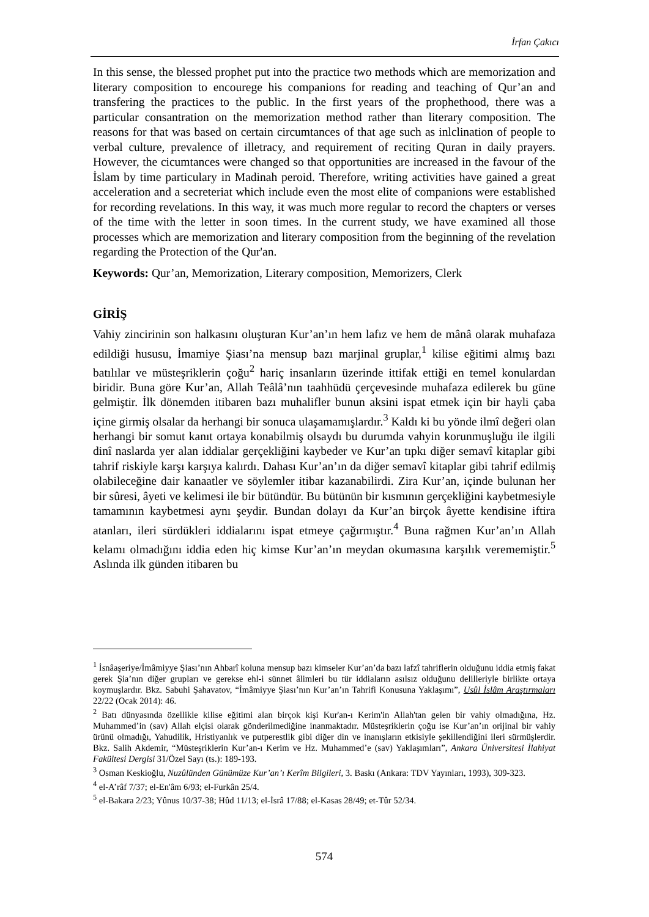İrfan Çakıcı
In this sense, the blessed prophet put into the practice two methods which are memorization and literary composition to encourege his companions for reading and teaching of Qur’an and transfering the practices to the public. In the first years of the prophethood, there was a particular consantration on the memorization method rather than literary composition. The reasons for that was based on certain circumtances of that age such as inlclination of people to verbal culture, prevalence of illetracy, and requirement of reciting Quran in daily prayers. However, the cicumtances were changed so that opportunities are increased in the favour of the İslam by time particulary in Madinah peroid. Therefore, writing activities have gained a great acceleration and a secreteriat which include even the most elite of companions were established for recording revelations. In this way, it was much more regular to record the chapters or verses of the time with the letter in soon times. In the current study, we have examined all those processes which are memorization and literary composition from the beginning of the revelation regarding the Protection of the Qur'an.
Keywords: Qur’an, Memorization, Literary composition, Memorizers, Clerk
GİRİŞ
Vahiy zincirinin son halkasını oluşturan Kur’an’ın hem lafız ve hem de mânâ olarak muhafaza edildiği hususu, İmamiye Şiası’na mensup bazı marjinal gruplar,<sup>1</sup> kilise eğitimi almış bazı batılılar ve müsteşriklerin çoğu<sup>2</sup> hariç insanların üzerinde ittifak ettiği en temel konulardan biridir. Buna göre Kur’an, Allah Teâlâ’nın taahhüdü çerçevesinde muhafaza edilerek bu güne gelmiştir. İlk dönemden itibaren bazı muhalifler bunun aksini ispat etmek için bir hayli çaba içine girmiş olsalar da herhangi bir sonuca ulaşamamışlardır.<sup>3</sup> Kaldı ki bu yönde ilmî değeri olan herhangi bir somut kanıt ortaya konabilmiş olsaydı bu durumda vahyin korunmuşluğu ile ilgili dinî naslarda yer alan iddialar gerçekliğini kaybeder ve Kur’an tıpkı diğer semavî kitaplar gibi tahrif riskiyle karşı karşıya kalırdı. Dahası Kur’an’ın da diğer semavî kitaplar gibi tahrif edilmiş olabileceğine dair kanaatler ve söylemler itibar kazanabilirdi. Zira Kur’an, içinde bulunan her bir sûresi, âyeti ve kelimesi ile bir bütündür. Bu bütünün bir kısmının gerçekliğini kaybetmesiyle tamamının kaybetmesi aynı şeydir. Bundan dolayı da Kur’an birçok âyette kendisine iftira atanları, ileri sürdükleri iddialarını ispat etmeye çağırmıştır.<sup>4</sup> Buna rağmen Kur’an’ın Allah kelamı olmadığını iddia eden hiç kimse Kur’an’ın meydan okumasına karşılık verememiştir.<sup>5</sup> Aslında ilk günden itibaren bu
<sup>1</sup> İsnâaşeriye/İmâmiyye Şiası’nın Ahbarî koluna mensup bazı kimseler Kur’an’da bazı lafzî tahriflerin olduğunu iddia etmiş fakat gerek Şia’nın diğer grupları ve gerekse ehl-i sünnet âlimleri bu tür iddiaların asılsız olduğunu delilleriyle birlikte ortaya koymuşlardır. Bkz. Sabuhi Şahavatov, “İmâmiyye Şiası’nın Kur’an’ın Tahrifi Konusuna Yaklaşımı”, Usûl İslâm Araştırmaları 22/22 (Ocak 2014): 46.
<sup>2</sup> Batı dünyasında özellikle kilise eğitimi alan birçok kişi Kur'an-ı Kerim'in Allah'tan gelen bir vahiy olmadığına, Hz. Muhammed’in (sav) Allah elçisi olarak gönderilmediğine inanmaktadır. Müsteşriklerin çoğu ise Kur’an’ın orijinal bir vahiy ürünü olmadığı, Yahudilik, Hristiyanlık ve putperestlik gibi diğer din ve inanışların etkisiyle şekillendiğini ileri sürmüşlerdir. Bkz. Salih Akdemir, “Müsteşriklerin Kur’an-ı Kerim ve Hz. Muhammed’e (sav) Yaklaşımları”, Ankara Üniversitesi İlahiyat Fakültesi Dergisi 31/Özel Sayı (ts.): 189-193.
<sup>3</sup> Osman Keskioğlu, Nuzûlünden Günümüze Kur’an’ı Kerîm Bilgileri, 3. Baskı (Ankara: TDV Yayınları, 1993), 309-323.
<sup>4</sup> el-A’râf 7/37; el-En'âm 6/93; el-Furkân 25/4.
<sup>5</sup> el-Bakara 2/23; Yûnus 10/37-38; Hûd 11/13; el-İsrâ 17/88; el-Kasas 28/49; et-Tûr 52/34.
574